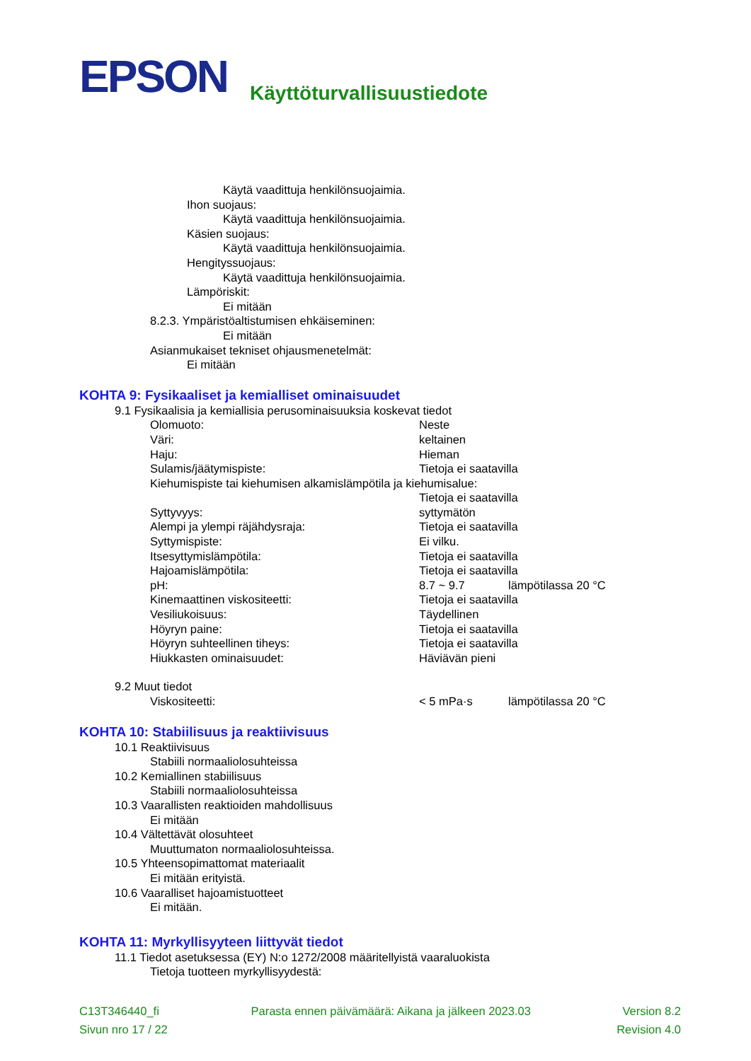EPSON
Käyttöturvallisuustiedote
Käytä vaadittuja henkilönsuojaimia.
Ihon suojaus:
Käytä vaadittuja henkilönsuojaimia.
Käsien suojaus:
Käytä vaadittuja henkilönsuojaimia.
Hengityssuojaus:
Käytä vaadittuja henkilönsuojaimia.
Lämpöriskit:
Ei mitään
8.2.3. Ympäristöaltistumisen ehkäiseminen:
Ei mitään
Asianmukaiset tekniset ohjausmenetelmät:
Ei mitään
KOHTA 9: Fysikaaliset ja kemialliset ominaisuudet
9.1 Fysikaalisia ja kemiallisia perusominaisuuksia koskevat tiedot
| Olomuoto: | Neste | |
| Väri: | keltainen | |
| Haju: | Hieman | |
| Sulamis/jäätymispiste: | Tietoja ei saatavilla | |
| Kiehumispiste tai kiehumisen alkamislämpötila ja kiehumisalue: | | |
| | Tietoja ei saatavilla | |
| Syttyvyys: | syttymätön | |
| Alempi ja ylempi räjähdysraja: | Tietoja ei saatavilla | |
| Syttymispiste: | Ei vilku. | |
| Itsesyttymislämpötila: | Tietoja ei saatavilla | |
| Hajoamislämpötila: | Tietoja ei saatavilla | |
| pH: | 8.7 ~ 9.7 | lämpötilassa 20 °C |
| Kinemaattinen viskositeetti: | Tietoja ei saatavilla | |
| Vesiliukoisuus: | Täydellinen | |
| Höyryn paine: | Tietoja ei saatavilla | |
| Höyryn suhteellinen tiheys: | Tietoja ei saatavilla | |
| Hiukkasten ominaisuudet: | Häviävän pieni | |
9.2 Muut tiedot
| Viskositeetti: | < 5 mPa·s | lämpötilassa 20 °C |
KOHTA 10: Stabiilisuus ja reaktiivisuus
10.1 Reaktiivisuus
Stabiili normaaliolosuhteissa
10.2 Kemiallinen stabiilisuus
Stabiili normaaliolosuhteissa
10.3 Vaarallisten reaktioiden mahdollisuus
Ei mitään
10.4 Vältettävät olosuhteet
Muuttumaton normaaliolosuhteissa.
10.5 Yhteensopimattomat materiaalit
Ei mitään erityistä.
10.6 Vaaralliset hajoamistuotteet
Ei mitään.
KOHTA 11: Myrkyllisyyteen liittyvät tiedot
11.1 Tiedot asetuksessa (EY) N:o 1272/2008 määritellyistä vaaraluokista
Tietoja tuotteen myrkyllisyydestä:
C13T346440_fi Parasta ennen päivämäärä: Aikana ja jälkeen 2023.03 Version 8.2
Sivun nro 17 / 22 Revision 4.0